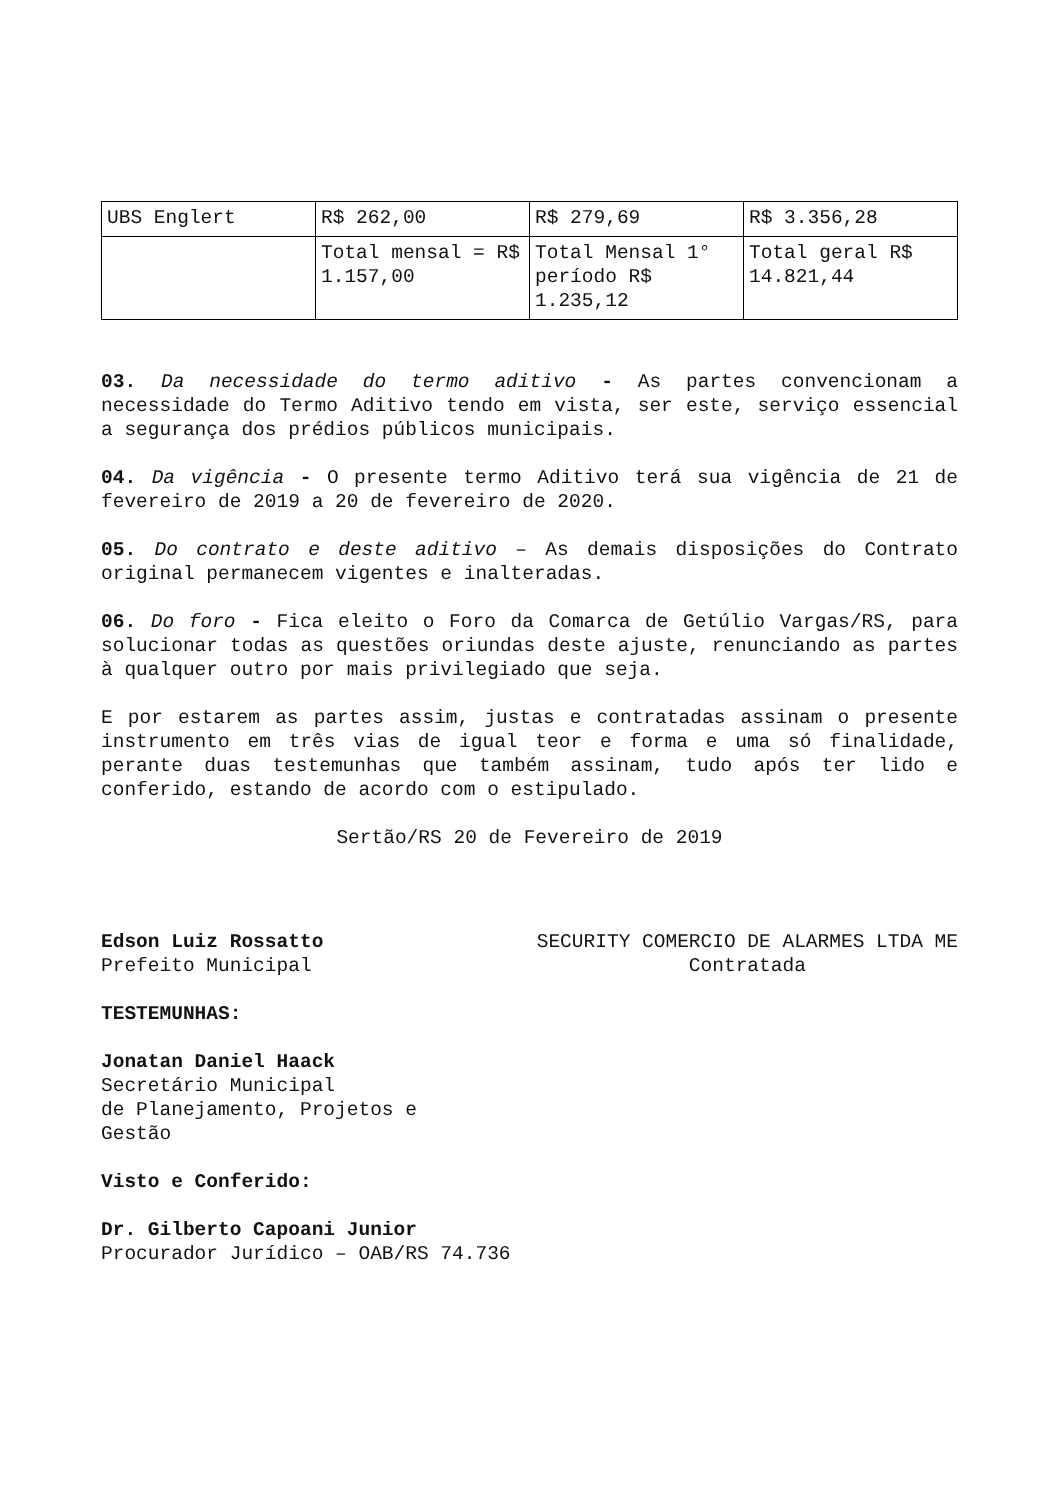| UBS Englert | R$ 262,00 | R$ 279,69 | R$ 3.356,28 |
| | Total mensal = R$ 1.157,00 | Total Mensal 1° período R$ 1.235,12 | Total geral R$ 14.821,44 |
03. Da necessidade do termo aditivo - As partes convencionam a necessidade do Termo Aditivo tendo em vista, ser este, serviço essencial a segurança dos prédios públicos municipais.
04. Da vigência - O presente termo Aditivo terá sua vigência de 21 de fevereiro de 2019 a 20 de fevereiro de 2020.
05. Do contrato e deste aditivo – As demais disposições do Contrato original permanecem vigentes e inalteradas.
06. Do foro - Fica eleito o Foro da Comarca de Getúlio Vargas/RS, para solucionar todas as questões oriundas deste ajuste, renunciando as partes à qualquer outro por mais privilegiado que seja.
E por estarem as partes assim, justas e contratadas assinam o presente instrumento em três vias de igual teor e forma e uma só finalidade, perante duas testemunhas que também assinam, tudo após ter lido e conferido, estando de acordo com o estipulado.
Sertão/RS 20 de Fevereiro de 2019
Edson Luiz Rossatto
Prefeito Municipal
SECURITY COMERCIO DE ALARMES LTDA ME
Contratada
TESTEMUNHAS:
Jonatan Daniel Haack
Secretário Municipal
de Planejamento, Projetos e
Gestão
Visto e Conferido:
Dr. Gilberto Capoani Junior
Procurador Jurídico – OAB/RS 74.736